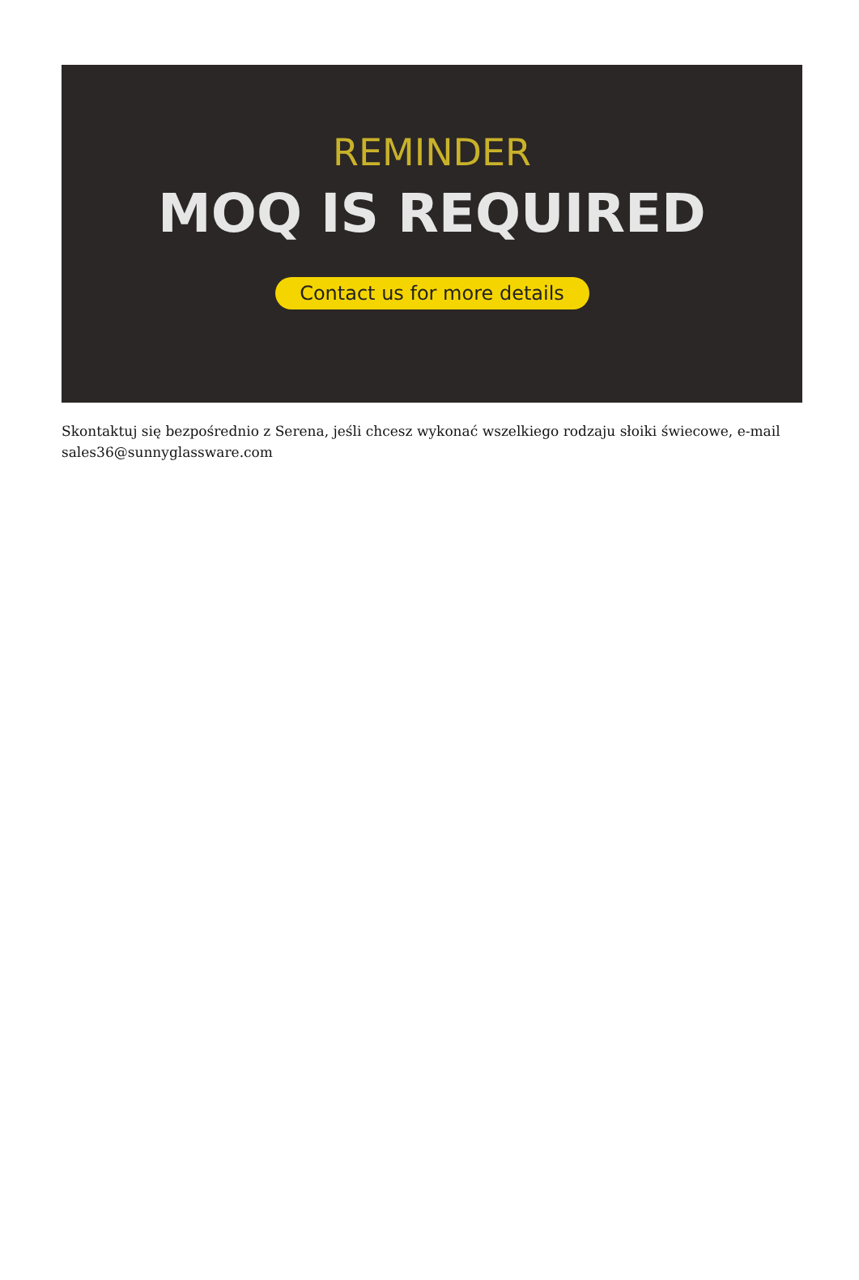REMINDER
MOQ IS REQUIRED
Contact us for more details
Skontaktuj się bezpośrednio z Serena, jeśli chcesz wykonać wszelkiego rodzaju słoiki świecowe, e-mail sales36@sunnyglassware.com